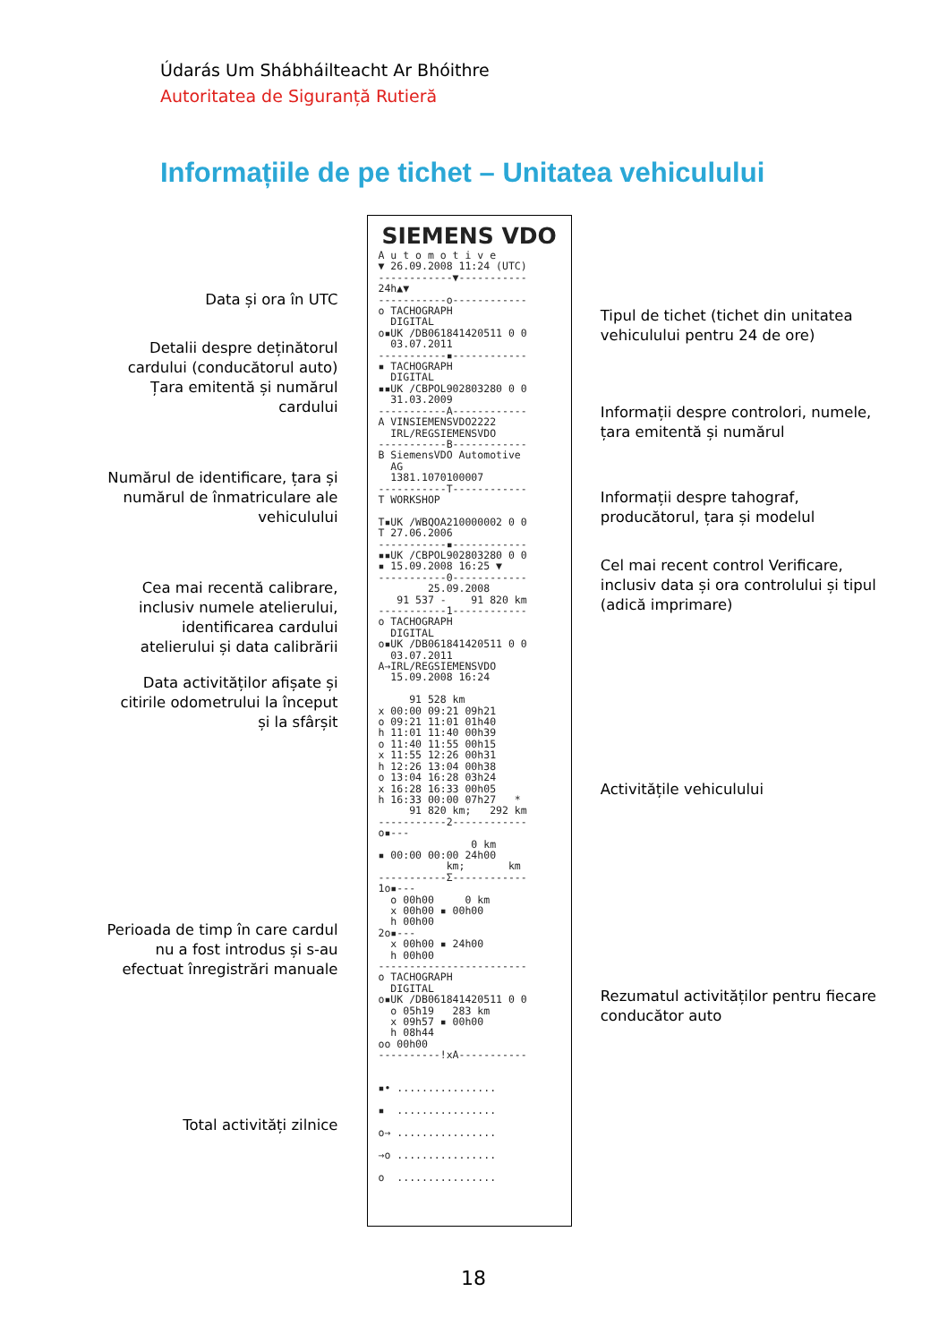Údarás Um Shábháilteacht Ar Bhóithre
Autoritatea de Siguranță Rutieră
Informațiile de pe tichet – Unitatea vehiculului
Data și ora în UTC
Detalii despre deținătorul cardului (conducătorul auto)
Țara emitentă și numărul cardului
Numărul de identificare, țara și numărul de înmatriculare ale vehiculului
Cea mai recentă calibrare, inclusiv numele atelierului, identificarea cardului atelierului și data calibrării
Data activităților afișate și citirile odometrului la început și la sfârșit
Perioada de timp în care cardul nu a fost introdus și s-au efectuat înregistrări manuale
Total activități zilnice
SIEMENS VDO
A u t o m o t i v e ▼ 26.09.2008 11:24 (UTC) ------------▼----------- 24h▲▼ -----------o------------ o TACHOGRAPH DIGITAL o▪UK /DB061841420511 0 0 03.07.2011 -----------▪------------ ▪ TACHOGRAPH DIGITAL ▪▪UK /CBPOL902803280 0 0 31.03.2009 -----------A------------ A VINSIEMENSVDO2222 IRL/REGSIEMENSVDO -----------B------------ B SiemensVDO Automotive AG 1381.1070100007 -----------T------------ T WORKSHOP T▪UK /WBQOA210000002 0 0 T 27.06.2006 -----------▪------------ ▪▪UK /CBPOL902803280 0 0 ▪ 15.09.2008 16:25 ▼ -----------0------------ 25.09.2008 91 537 - 91 820 km -----------1------------ o TACHOGRAPH DIGITAL o▪UK /DB061841420511 0 0 03.07.2011 A→IRL/REGSIEMENSVDO 15.09.2008 16:24 91 528 km x 00:00 09:21 09h21 o 09:21 11:01 01h40 h 11:01 11:40 00h39 o 11:40 11:55 00h15 x 11:55 12:26 00h31 h 12:26 13:04 00h38 o 13:04 16:28 03h24 x 16:28 16:33 00h05 h 16:33 00:00 07h27 * 91 820 km; 292 km -----------2------------ o▪--- 0 km ▪ 00:00 00:00 24h00 km; km -----------Σ------------ 1o▪--- o 00h00 0 km x 00h00 ▪ 00h00 h 00h00 2o▪--- x 00h00 ▪ 24h00 h 00h00 ------------------------ o TACHOGRAPH DIGITAL o▪UK /DB061841420511 0 0 o 05h19 283 km x 09h57 ▪ 00h00 h 08h44 oo 00h00 ----------!xA----------- ▪• ................ ▪ ................ o→ ................ →o ................ o ................
Tipul de tichet (tichet din unitatea vehiculului pentru 24 de ore)
Informații despre controlori, numele, țara emitentă și numărul
Informații despre tahograf, producătorul, țara și modelul
Cel mai recent control Verificare, inclusiv data și ora controlului și tipul (adică imprimare)
Activitățile vehiculului
Rezumatul activităților pentru fiecare conducător auto
18